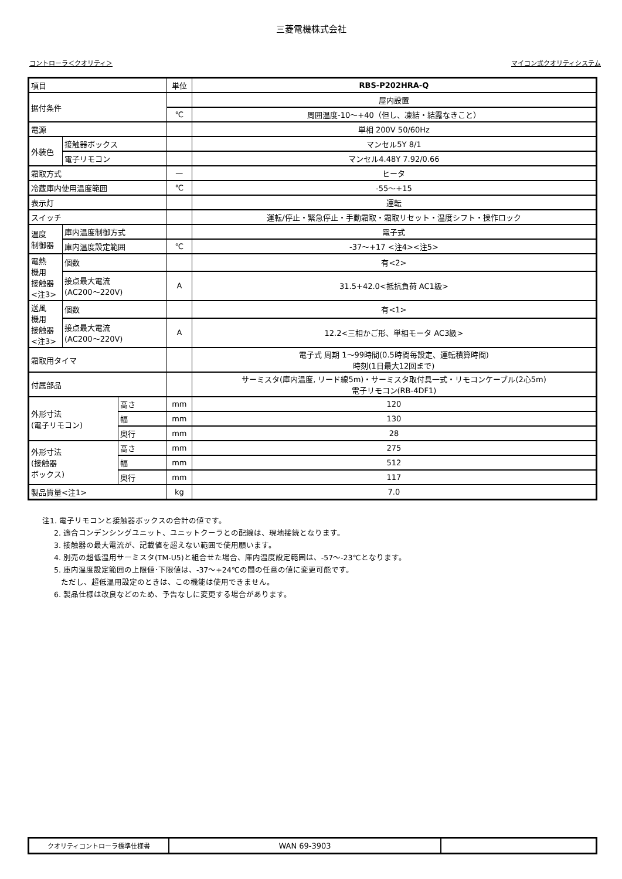三菱電機株式会社
コントローラ＜クオリティ＞ マイコン式クオリティシステム
| 項目 | | | 単位 | RBS-P202HRA-Q |
| 据付条件 | | | | 屋内設置 |
| | | | ℃ | 周囲温度-10～+40（但し、凍結・結露なきこと） |
| 電源 | | | | 単相 200V 50/60Hz |
| 外装色 | 接触器ボックス | | | マンセル5Y 8/1 |
| | 電子リモコン | | | マンセル4.48Y 7.92/0.66 |
| 霜取方式 | | | — | ヒータ |
| 冷蔵庫内使用温度範囲 | | | ℃ | -55～+15 |
| 表示灯 | | | | 運転 |
| スイッチ | | | | 運転/停止・緊急停止・手動霜取・霜取リセット・温度シフト・操作ロック |
| 温度 制御器 | 庫内温度制御方式 | | | 電子式 |
| | 庫内温度設定範囲 | | ℃ | -37～+17 <注4><注5> |
| 電熱 機用 接触器 <注3> | 個数 | | | 有<2> |
| | 接点最大電流 (AC200～220V) | | A | 31.5+42.0<抵抗負荷 AC1級> |
| 送風 機用 接触器 <注3> | 個数 | | | 有<1> |
| | 接点最大電流 (AC200～220V) | | A | 12.2<三相かご形、単相モータ AC3級> |
| 霜取用タイマ | | | | 電子式 周期 1～99時間(0.5時間毎設定、運転積算時間) 時刻(1日最大12回まで) |
| 付属部品 | | | | サーミスタ(庫内温度, リード線5m)・サーミスタ取付具一式・リモコンケーブル(2心5m) 電子リモコン(RB-4DF1) |
| 外形寸法 (電子リモコン) | | 高さ | mm | 120 |
| | | 幅 | mm | 130 |
| | | 奥行 | mm | 28 |
| 外形寸法 (接触器 ボックス) | | 高さ | mm | 275 |
| | | 幅 | mm | 512 |
| | | 奥行 | mm | 117 |
| 製品質量<注1> | | | kg | 7.0 |
注1. 電子リモコンと接触器ボックスの合計の値です。
2. 適合コンデンシングユニット、ユニットクーラとの配線は、現地接続となります。
3. 接触器の最大電流が、記載値を超えない範囲で使用願います。
4. 別売の超低温用サーミスタ(TM-U5)と組合せた場合、庫内温度設定範囲は、-57～-23℃となります。
5. 庫内温度設定範囲の上限値･下限値は、-37～+24℃の間の任意の値に変更可能です。
ただし、超低温用設定のときは、この機能は使用できません。
6. 製品仕様は改良などのため、予告なしに変更する場合があります。
| クオリティコントローラ標準仕様書 | WAN 69-3903 | |